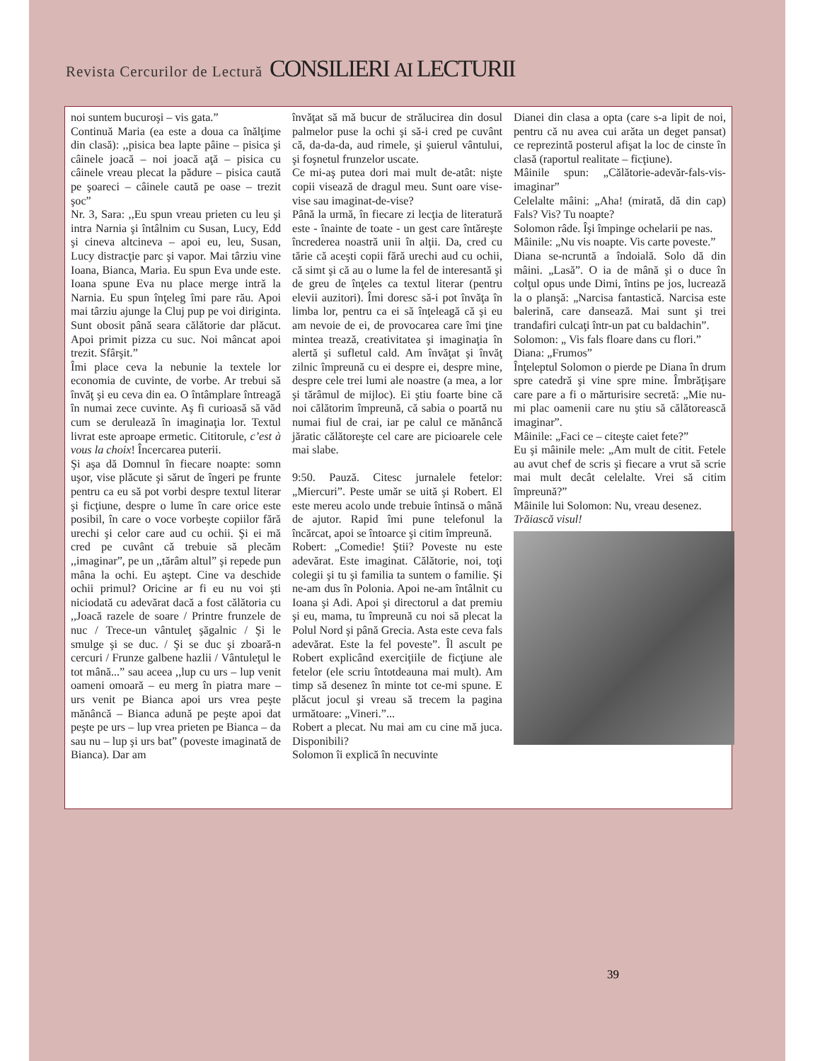Revista Cercurilor de Lectură CONSILIERI AI LECTURII
noi suntem bucuroşi – vis gata.”
Continuă Maria (ea este a doua ca înălţime din clasă): ,,pisica bea lapte pâine – pisica şi câinele joacă – noi joacă aţă – pisica cu câinele vreau plecat la pădure – pisica caută pe şoareci – câinele caută pe oase – trezit şoc”
Nr. 3, Sara: ,,Eu spun vreau prieten cu leu şi intra Narnia şi întâlnim cu Susan, Lucy, Edd şi cineva altcineva – apoi eu, leu, Susan, Lucy distracţie parc şi vapor. Mai târziu vine Ioana, Bianca, Maria. Eu spun Eva unde este. Ioana spune Eva nu place merge intră la Narnia. Eu spun înţeleg îmi pare rău. Apoi mai târziu ajunge la Cluj pup pe voi diriginta. Sunt obosit până seara călătorie dar plăcut. Apoi primit pizza cu suc. Noi mâncat apoi trezit. Sfârşit.”
Îmi place ceva la nebunie la textele lor economia de cuvinte, de vorbe. Ar trebui să învăţ şi eu ceva din ea. O întâmplare întreagă în numai zece cuvinte. Aş fi curioasă să văd cum se derulează în imaginaţia lor. Textul livrat este aproape ermetic. Cititorule, c’est à vous la choix! Încercarea puterii.
Şi aşa dă Domnul în fiecare noapte: somn uşor, vise plăcute şi sărut de îngeri pe frunte pentru ca eu să pot vorbi despre textul literar şi ficţiune, despre o lume în care orice este posibil, în care o voce vorbeşte copiilor fără urechi şi celor care aud cu ochii. Şi ei mă cred pe cuvânt că trebuie să plecăm ,,imaginar”, pe un ,,tărâm altul” şi repede pun mâna la ochi. Eu aştept. Cine va deschide ochii primul? Oricine ar fi eu nu voi şti niciodată cu adevărat dacă a fost călătoria cu ,,Joacă razele de soare / Printre frunzele de nuc / Trece-un vântuleţ şăgalnic / Şi le smulge şi se duc. / Şi se duc şi zboară-n cercuri / Frunze galbene hazlii / Vântuleţul le tot mână...” sau aceea ,,lup cu urs – lup venit oameni omoară – eu merg în piatra mare – urs venit pe Bianca apoi urs vrea peşte mănâncă – Bianca adună pe peşte apoi dat peşte pe urs – lup vrea prieten pe Bianca – da sau nu – lup şi urs bat” (poveste imaginată de Bianca). Dar am
învăţat să mă bucur de strălucirea din dosul palmelor puse la ochi şi să-i cred pe cuvânt că, da-da-da, aud rimele, şi şuierul vântului, şi foşnetul frunzelor uscate.
Ce mi-aş putea dori mai mult de-atât: nişte copii visează de dragul meu. Sunt oare vise-vise sau imaginat-de-vise?
Până la urmă, în fiecare zi lecţia de literatură este - înainte de toate - un gest care întăreşte încrederea noastră unii în alţii. Da, cred cu tărie că aceşti copii fără urechi aud cu ochii, că simt şi că au o lume la fel de interesantă şi de greu de înţeles ca textul literar (pentru elevii auzitori). Îmi doresc să-i pot învăţa în limba lor, pentru ca ei să înţeleagă că şi eu am nevoie de ei, de provocarea care îmi ţine mintea trează, creativitatea şi imaginaţia în alertă şi sufletul cald. Am învăţat şi învăţ zilnic împreună cu ei despre ei, despre mine, despre cele trei lumi ale noastre (a mea, a lor şi tărâmul de mijloc). Ei ştiu foarte bine că noi călătorim împreună, că sabia o poartă nu numai fiul de crai, iar pe calul ce mănâncă jăratic călătoreşte cel care are picioarele cele mai slabe.
9:50. Pauză. Citesc jurnalele fetelor: „Miercuri”. Peste umăr se uită şi Robert. El este mereu acolo unde trebuie întinsă o mână de ajutor. Rapid îmi pune telefonul la încărcat, apoi se întoarce şi citim împreună.
Robert: „Comedie! Ştii? Poveste nu este adevărat. Este imaginat. Călătorie, noi, toţi colegii şi tu şi familia ta suntem o familie. Şi ne-am dus în Polonia. Apoi ne-am întâlnit cu Ioana şi Adi. Apoi şi directorul a dat premiu şi eu, mama, tu împreună cu noi să plecat la Polul Nord şi până Grecia. Asta este ceva fals adevărat. Este la fel poveste”. Îl ascult pe Robert explicând exerciţiile de ficţiune ale fetelor (ele scriu întotdeauna mai mult). Am timp să desenez în minte tot ce-mi spune. E plăcut jocul şi vreau să trecem la pagina următoare: „Vineri.”...
Robert a plecat. Nu mai am cu cine mă juca. Disponibili?
Solomon îi explică în necuvinte
Dianei din clasa a opta (care s-a lipit de noi, pentru că nu avea cui arăta un deget pansat) ce reprezintă posterul afişat la loc de cinste în clasă (raportul realitate – ficţiune).
Mâinile spun: „Călătorie-adevăr-fals-vis-imaginar”
Celelalte mâini: „Aha! (mirată, dă din cap) Fals? Vis? Tu noapte?
Solomon râde. Îşi împinge ochelarii pe nas.
Mâinile: „Nu vis noapte. Vis carte poveste.”
Diana se-ncruntă a îndoială. Solo dă din mâini. „Lasă”. O ia de mână şi o duce în colţul opus unde Dimi, întins pe jos, lucrează la o planşă: „Narcisa fantastică. Narcisa este balerină, care dansează. Mai sunt şi trei trandafiri culcaţi într-un pat cu baldachin”.
Solomon: „ Vis fals floare dans cu flori.”
Diana: „Frumos”
Înţeleptul Solomon o pierde pe Diana în drum spre catedră şi vine spre mine. Îmbrăţişare care pare a fi o mărturisire secretă: „Mie nu-mi plac oamenii care nu ştiu să călătorească imaginar”.
Mâinile: „Faci ce – citeşte caiet fete?”
Eu şi mâinile mele: „Am mult de citit. Fetele au avut chef de scris şi fiecare a vrut să scrie mai mult decât celelalte. Vrei să citim împreună?”
Mâinile lui Solomon: Nu, vreau desenez.
Trăiască visul!
39